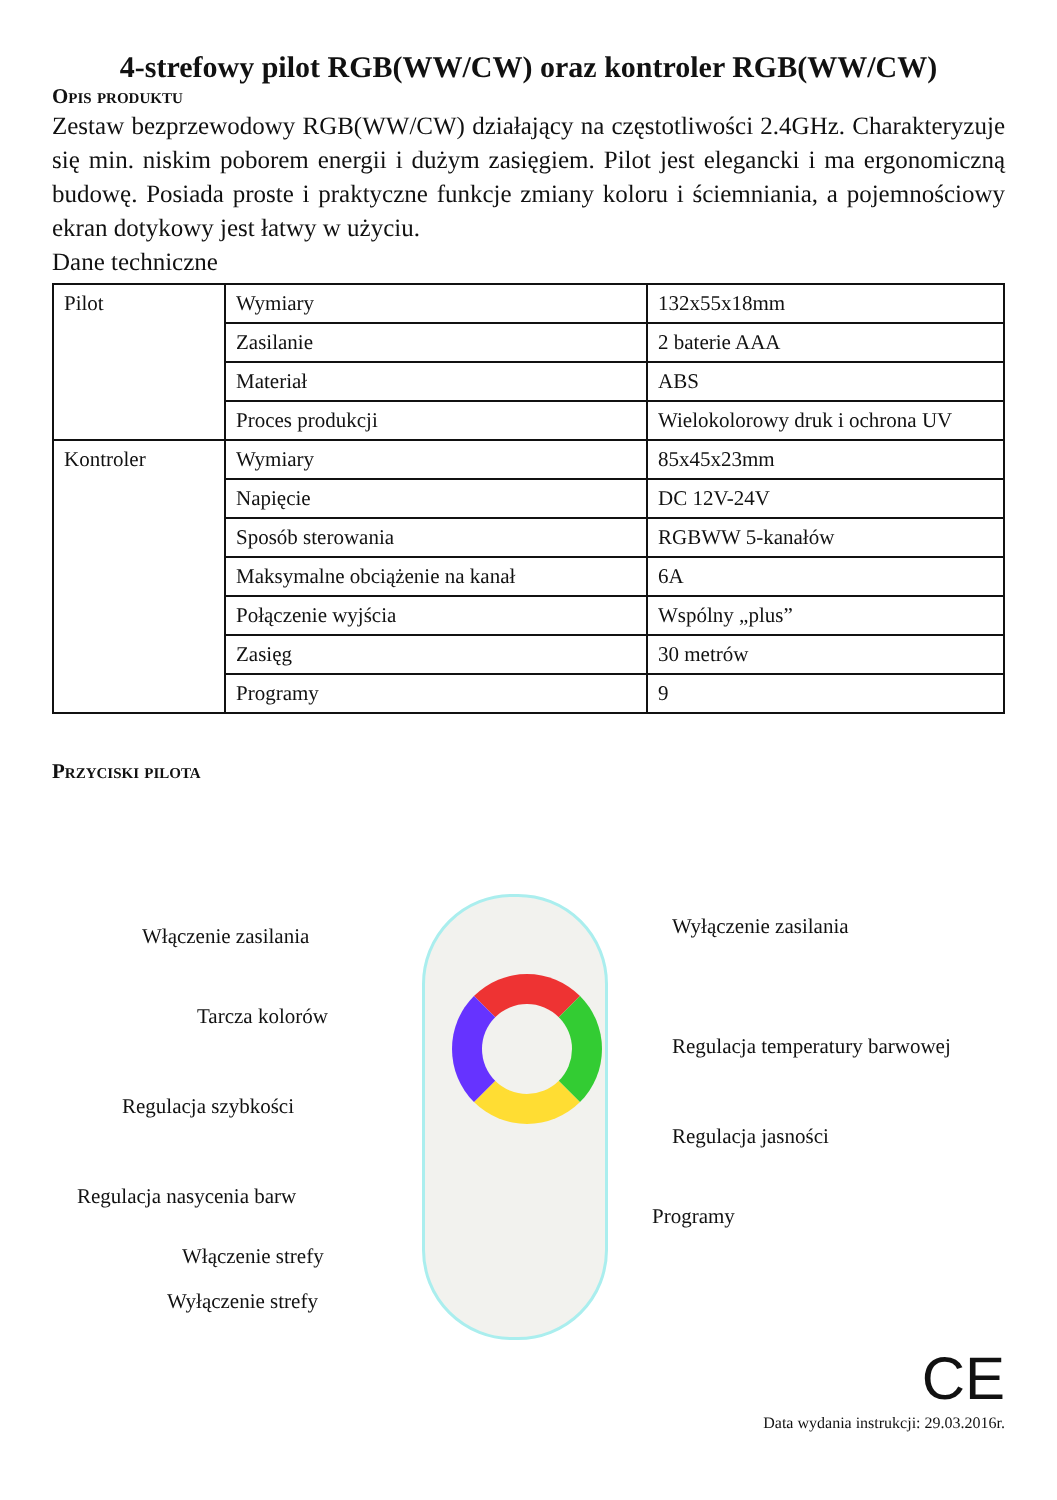4-strefowy pilot RGB(WW/CW) oraz kontroler RGB(WW/CW)
Opis produktu
Zestaw bezprzewodowy RGB(WW/CW) działający na częstotliwości 2.4GHz. Charakteryzuje się min. niskim poborem energii i dużym zasięgiem. Pilot jest elegancki i ma ergonomiczną budowę. Posiada proste i praktyczne funkcje zmiany koloru i ściemniania, a pojemnościowy ekran dotykowy jest łatwy w użyciu.
Dane techniczne
| Pilot | Wymiary | 132x55x18mm |
| | Zasilanie | 2 baterie AAA |
| | Materiał | ABS |
| | Proces produkcji | Wielokolorowy druk i ochrona UV |
| Kontroler | Wymiary | 85x45x23mm |
| | Napięcie | DC 12V-24V |
| | Sposób sterowania | RGBWW 5-kanałów |
| | Maksymalne obciążenie na kanał | 6A |
| | Połączenie wyjścia | Wspólny „plus” |
| | Zasięg | 30 metrów |
| | Programy | 9 |
Przyciski pilota
Włączenie zasilania Wyłączenie zasilania
Tarcza kolorów
Regulacja temperatury barwowej
Regulacja szybkości
Regulacja jasności
Regulacja nasycenia barw
Programy
Włączenie strefy
Wyłączenie strefy
CE
Data wydania instrukcji: 29.03.2016r.